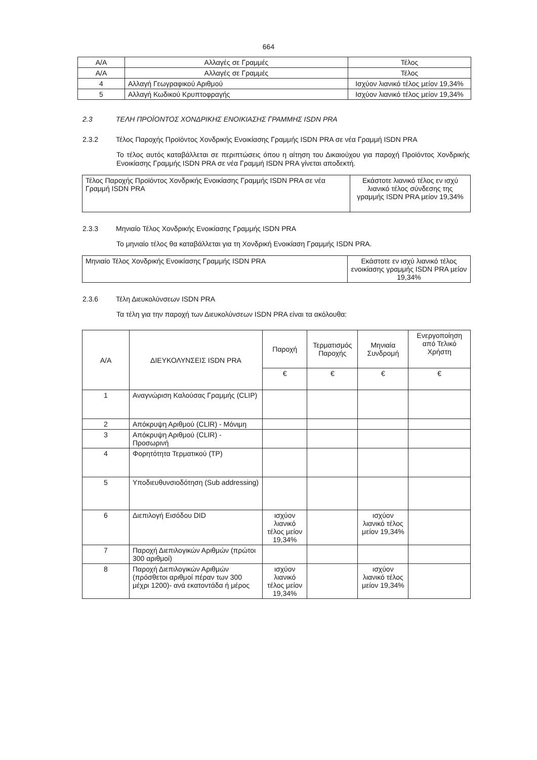664
| Α/Α | Αλλαγές σε Γραμμές | Τέλος |
| --- | --- | --- |
| Α/Α | Αλλαγές σε Γραμμές | Τέλος |
| 4 | Αλλαγή Γεωγραφικού Αριθμού | Ισχύον λιανικό τέλος μείον 19,34% |
| 5 | Αλλαγή Κωδικού Κρυπτοφραγής | Ισχύον λιανικό τέλος μείον 19,34% |
2.3 ΤΕΛΗ ΠΡΟΪΟΝΤΟΣ ΧΟΝΔΡΙΚΗΣ ΕΝΟΙΚΙΑΣΗΣ ΓΡΑΜΜΗΣ ISDN PRA
2.3.2 Τέλος Παροχής Προϊόντος Χονδρικής Ενοικίασης Γραμμής ISDN PRA σε νέα Γραμμή ISDN PRA
Το τέλος αυτός καταβάλλεται σε περιπτώσεις όπου η αίτηση του Δικαιούχου για παροχή Προϊόντος Χονδρικής Ενοικίασης Γραμμής ISDN PRA σε νέα Γραμμή ISDN PRA γίνεται αποδεκτή.
| Τέλος Παροχής Προϊόντος Χονδρικής Ενοικίασης Γραμμής ISDN PRA σε νέα Γραμμή ISDN PRA | Εκάστοτε λιανικό τέλος εν ισχύ λιανικό τέλος σύνδεσης της γραμμής ISDN PRA μείον 19,34% |
2.3.3 Μηνιαίο Τέλος Χονδρικής Ενοικίασης Γραμμής ISDN PRA
Το μηνιαίο τέλος θα καταβάλλεται για τη Χονδρική Ενοικίαση Γραμμής ISDN PRA.
| Μηνιαίο Τέλος Χονδρικής Ενοικίασης Γραμμής ISDN PRA | Εκάστοτε εν ισχύ λιανικό τέλος ενοικίασης γραμμής ISDN PRA μείον 19,34% |
2.3.6 Τέλη Διευκολύνσεων ISDN PRA
Τα τέλη για την παροχή των Διευκολύνσεων ISDN PRA είναι τα ακόλουθα:
| Α/Α | ΔΙΕΥΚΟΛΥΝΣΕΙΣ ISDN PRA | Παροχή | Τερματισμός Παροχής | Μηνιαία Συνδρομή | Ενεργοποίηση από Τελικό Χρήστη |
| --- | --- | --- | --- | --- | --- |
| | | € | € | € | € |
| 1 | Αναγνώριση Καλούσας Γραμμής (CLIP) | | | | |
| 2 | Απόκρυψη Αριθμού (CLIR) - Μόνιμη | | | | |
| 3 | Απόκρυψη Αριθμού (CLIR) - Προσωρινή | | | | |
| 4 | Φορητότητα Τερματικού (TP) | | | | |
| 5 | Υποδιευθυνσιοδότηση (Sub addressing) | | | | |
| 6 | Διεπιλογή Εισόδου DID | ισχύον λιανικό τέλος μείον 19,34% | | ισχύον λιανικό τέλος μείον 19,34% | |
| 7 | Παροχή Διεπιλογικών Αριθμών (πρώτοι 300 αριθμοί) | | | | |
| 8 | Παροχή Διεπιλογικών Αριθμών (πρόσθετοι αριθμοί πέραν των 300 μέχρι 1200)- ανά εκατοντάδα ή μέρος | ισχύον λιανικό τέλος μείον 19,34% | | ισχύον λιανικό τέλος μείον 19,34% | |